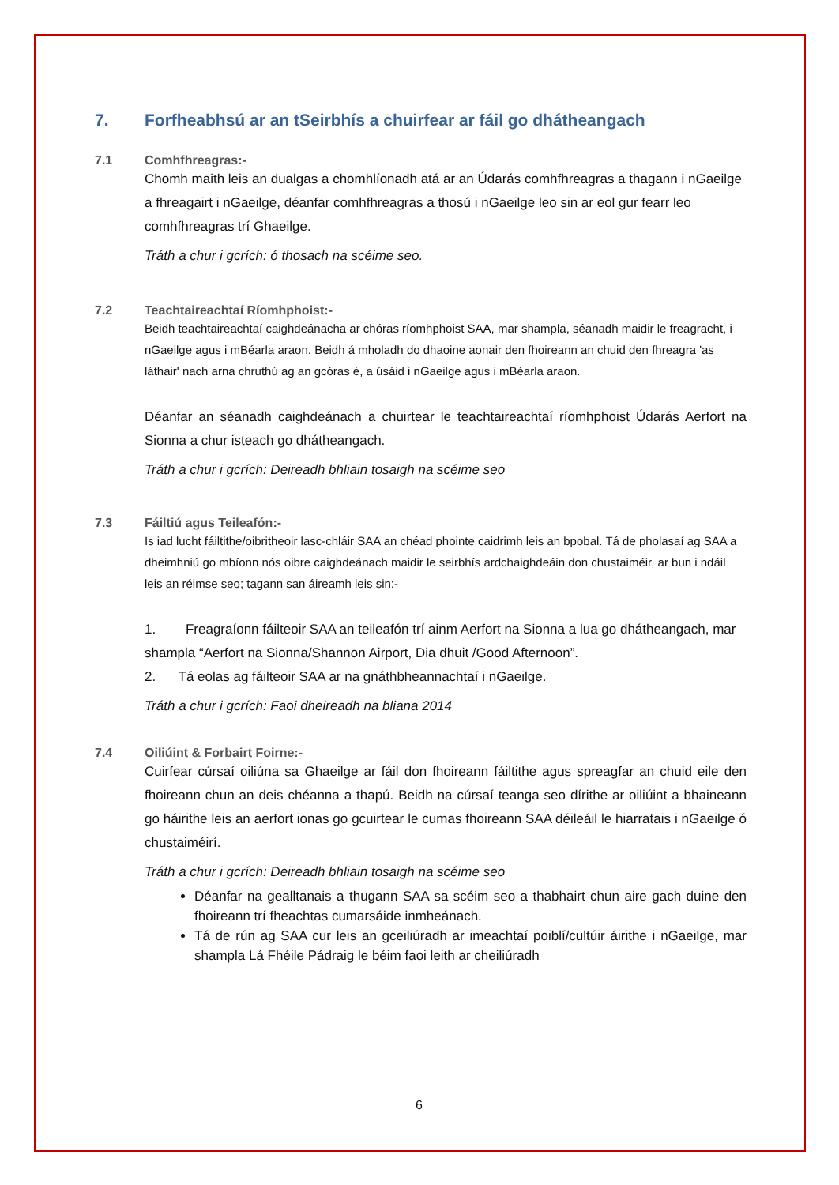7. Forfheabhsú ar an tSeirbhís a chuirfear ar fáil go dhátheangach
7.1 Comhfhreagras:-
Chomh maith leis an dualgas a chomhlíonadh atá ar an Údarás comhfhreagras a thagann i nGaeilge a fhreagairt i nGaeilge, déanfar comhfhreagras a thosú i nGaeilge leo sin ar eol gur fearr leo comhfhreagras trí Ghaeilge.
Tráth a chur i gcrích: ó thosach na scéime seo.
7.2 Teachtaireachtaí Ríomhphoist:-
Beidh teachtaireachtaí caighdeánacha ar chóras ríomhphoist SAA, mar shampla, séanadh maidir le freagracht, i nGaeilge agus i mBéarla araon. Beidh á mholadh do dhaoine aonair den fhoireann an chuid den fhreagra 'as láthair' nach arna chruthú ag an gcóras é, a úsáid i nGaeilge agus i mBéarla araon.
Déanfar an séanadh caighdeánach a chuirtear le teachtaireachtaí ríomhphoist Údarás Aerfort na Sionna a chur isteach go dhátheangach.
Tráth a chur i gcrích: Deireadh bhliain tosaigh na scéime seo
7.3 Fáiltiú agus Teileafón:-
Is iad lucht fáiltithe/oibritheoir lasc-chláir SAA an chéad phointe caidrimh leis an bpobal. Tá de pholasaí ag SAA a dheimhniú go mbíonn nós oibre caighdeánach maidir le seirbhís ardchaighdeáin don chustaiméir, ar bun i ndáil leis an réimse seo; tagann san áireamh leis sin:-
1. Freagraíonn fáilteoir SAA an teileafón trí ainm Aerfort na Sionna a lua go dhátheangach, mar shampla “Aerfort na Sionna/Shannon Airport, Dia dhuit /Good Afternoon”.
2. Tá eolas ag fáilteoir SAA ar na gnáthbheannachtaí i nGaeilge.
Tráth a chur i gcrích: Faoi dheireadh na bliana 2014
7.4 Oiliúint & Forbairt Foirne:-
Cuirfear cúrsaí oiliúna sa Ghaeilge ar fáil don fhoireann fáiltithe agus spreagfar an chuid eile den fhoireann chun an deis chéanna a thapú. Beidh na cúrsaí teanga seo dírithe ar oiliúint a bhaineann go háirithe leis an aerfort ionas go gcuirtear le cumas fhoireann SAA déileáil le hiarratais i nGaeilge ó chustaiméirí.
Tráth a chur i gcrích: Deireadh bhliain tosaigh na scéime seo
Déanfar na gealltanais a thugann SAA sa scéim seo a thabhairt chun aire gach duine den fhoireann trí fheachtas cumarsáide inmheánach.
Tá de rún ag SAA cur leis an gceiliúradh ar imeachtaí poiblí/cultúir áirithe i nGaeilge, mar shampla Lá Fhéile Pádraig le béim faoi leith ar cheiliúradh
6